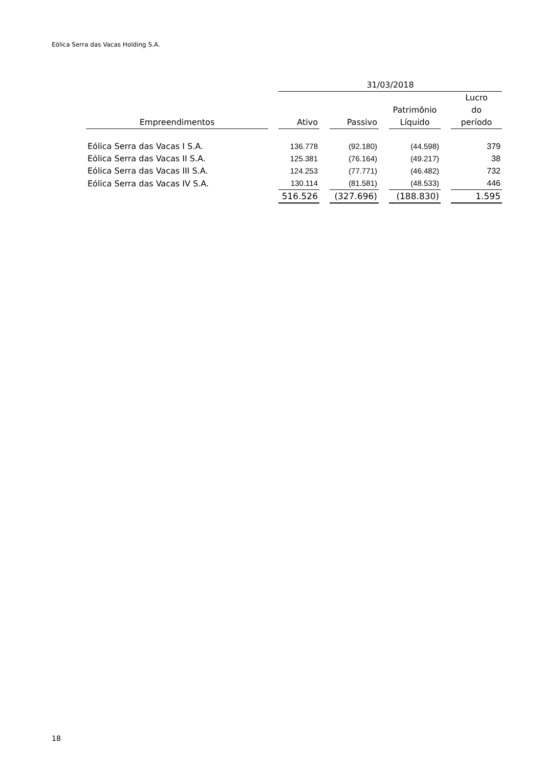Eólica Serra das Vacas Holding S.A.
| | | 31/03/2018 | | | | | | |
| --- | --- | --- | --- | --- | --- | --- | --- | --- |
| Empreendimentos | | Ativo | | Passivo | | Patrimônio Líquido | | Lucro do período |
| Eólica Serra das Vacas I S.A. | | 136.778 | | (92.180) | | (44.598) | | 379 |
| Eólica Serra das Vacas II S.A. | | 125.381 | | (76.164) | | (49.217) | | 38 |
| Eólica Serra das Vacas III S.A. | | 124.253 | | (77.771) | | (46.482) | | 732 |
| Eólica Serra das Vacas IV S.A. | | 130.114 | | (81.581) | | (48.533) | | 446 |
| | | 516.526 | | (327.696) | | (188.830) | | 1.595 |
18